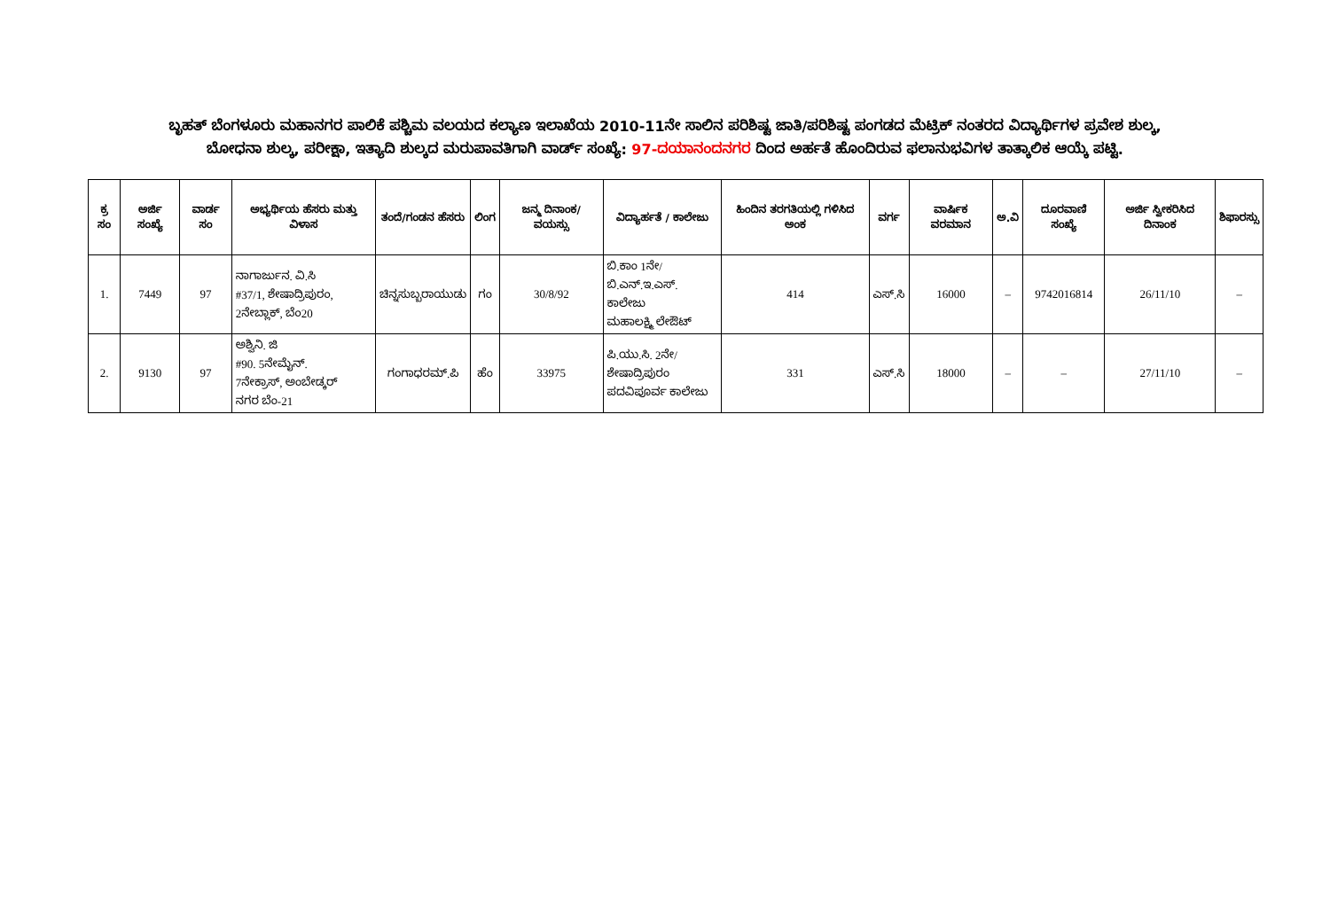ಬೃಹತ್ ಬೆಂಗಳೂರು ಮಹಾನಗರ ಪಾಲಿಕೆ ಪಶ್ಚಿಮ ವಲಯದ ಕಲ್ಯಾಣ ಇಲಾಖೆಯ 2010-11ನೇ ಸಾಲಿನ ಪರಿಶಿಷ್ಟ ಜಾತಿ/ಪರಿಶಿಷ್ಟ ಪಂಗಡದ ಮೆಟ್ರಿಕ್ ನಂತರದ ವಿದ್ಯಾರ್ಥಿಗಳ ಪ್ರವೇಶ ಶುಲ್ಕ,
ಬೋಧನಾ ಶುಲ್ಕ, ಪರೀಕ್ಷಾ, ಇತ್ಯಾದಿ ಶುಲ್ಕದ ಮರುಪಾವತಿಗಾಗಿ ವಾರ್ಡ್ ಸಂಖ್ಯೆ: 97-ದಯಾನಂದನಗರ ದಿಂದ ಅರ್ಹತೆ ಹೊಂದಿರುವ ಫಲಾನುಭವಿಗಳ ತಾತ್ಕಾಲಿಕ ಆಯ್ಕೆ ಪಟ್ಟಿ.
| ಕ್ರ ಸಂ | ಅರ್ಜಿ ಸಂಖ್ಯೆ | ವಾರ್ಡ ಸಂ | ಅಭ್ಯರ್ಥಿಯ ಹೆಸರು ಮತ್ತು ವಿಳಾಸ | ತಂದೆ/ಗಂಡನ ಹೆಸರು | ಲಿಂಗ | ಜನ್ಮ ದಿನಾಂಕ/ ವಯಸ್ಸು | ವಿದ್ಯಾರ್ಹತೆ / ಕಾಲೇಜು | ಹಿಂದಿನ ತರಗತಿಯಲ್ಲಿ ಗಳಿಸಿದ ಅಂಕ | ವರ್ಗ | ವಾರ್ಷಿಕ ವರಮಾನ | ಅ.ವಿ | ದೂರವಾಣಿ ಸಂಖ್ಯೆ | ಅರ್ಜಿ ಸ್ವೀಕರಿಸಿದ ದಿನಾಂಕ | ಶಿಫಾರಸ್ಸು |
| --- | --- | --- | --- | --- | --- | --- | --- | --- | --- | --- | --- | --- | --- | --- |
| 1. | 7449 | 97 | ನಾಗಾರ್ಜುನ. ವಿ.ಸಿ #37/1, ಶೇಷಾದ್ರಿಪುರಂ, 2ನೇಬ್ಲಾಕ್, ಬೆಂ20 | ಚಿನ್ನಸುಬ್ಬರಾಯುಡು | ಗಂ | 30/8/92 | ಬಿ.ಕಾಂ 1ನೇ/ ಬಿ.ಎನ್.ಇ.ಎಸ್. ಕಾಲೇಜು ಮಹಾಲಕ್ಷ್ಮಿ ಲೇಔಟ್ | 414 | ಎಸ್.ಸಿ | 16000 | – | 9742016814 | 26/11/10 | – |
| 2. | 9130 | 97 | ಅಶ್ವಿನಿ. ಜಿ #90. 5ನೇಮೈನ್. 7ನೇಕ್ರಾಸ್, ಅಂಬೇಡ್ಕರ್ ನಗರ ಬೆಂ-21 | ಗಂಗಾಧರಮ್.ಪಿ | ಹೆಂ | 33975 | ಪಿ.ಯು.ಸಿ. 2ನೇ/ ಶೇಷಾದ್ರಿಪುರಂ ಪದವಿಪೂರ್ವ ಕಾಲೇಜು | 331 | ಎಸ್.ಸಿ | 18000 | – | – | 27/11/10 | – |